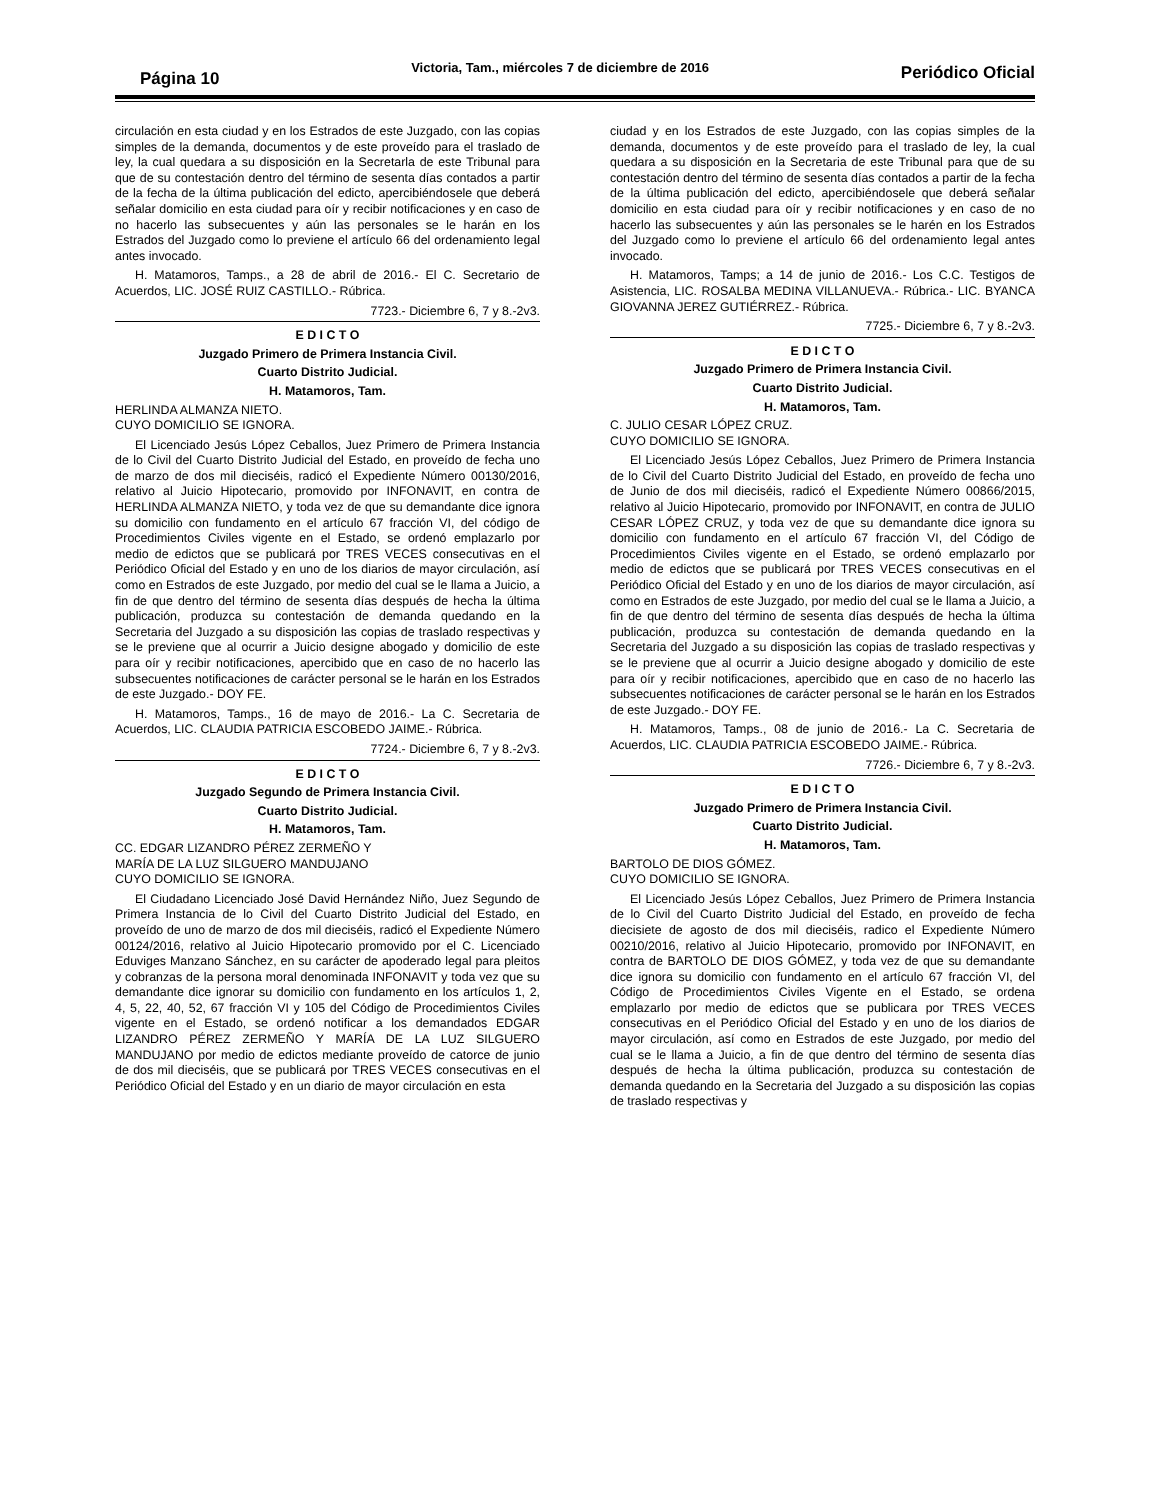Página 10 Victoria, Tam., miércoles 7 de diciembre de 2016 Periódico Oficial
circulación en esta ciudad y en los Estrados de este Juzgado, con las copias simples de la demanda, documentos y de este proveído para el traslado de ley, la cual quedara a su disposición en la Secretarla de este Tribunal para que de su contestación dentro del término de sesenta días contados a partir de la fecha de la última publicación del edicto, apercibiéndosele que deberá señalar domicilio en esta ciudad para oír y recibir notificaciones y en caso de no hacerlo las subsecuentes y aún las personales se le harán en los Estrados del Juzgado como lo previene el artículo 66 del ordenamiento legal antes invocado.
H. Matamoros, Tamps., a 28 de abril de 2016.- El C. Secretario de Acuerdos, LIC. JOSÉ RUIZ CASTILLO.- Rúbrica.
7723.- Diciembre 6, 7 y 8.-2v3.
E D I C T O
Juzgado Primero de Primera Instancia Civil.
Cuarto Distrito Judicial.
H. Matamoros, Tam.
HERLINDA ALMANZA NIETO.
CUYO DOMICILIO SE IGNORA.
El Licenciado Jesús López Ceballos, Juez Primero de Primera Instancia de lo Civil del Cuarto Distrito Judicial del Estado, en proveído de fecha uno de marzo de dos mil dieciséis, radicó el Expediente Número 00130/2016, relativo al Juicio Hipotecario, promovido por INFONAVIT, en contra de HERLINDA ALMANZA NIETO, y toda vez de que su demandante dice ignora su domicilio con fundamento en el artículo 67 fracción VI, del código de Procedimientos Civiles vigente en el Estado, se ordenó emplazarlo por medio de edictos que se publicará por TRES VECES consecutivas en el Periódico Oficial del Estado y en uno de los diarios de mayor circulación, así como en Estrados de este Juzgado, por medio del cual se le llama a Juicio, a fin de que dentro del término de sesenta días después de hecha la última publicación, produzca su contestación de demanda quedando en la Secretaria del Juzgado a su disposición las copias de traslado respectivas y se le previene que al ocurrir a Juicio designe abogado y domicilio de este para oír y recibir notificaciones, apercibido que en caso de no hacerlo las subsecuentes notificaciones de carácter personal se le harán en los Estrados de este Juzgado.- DOY FE.
H. Matamoros, Tamps., 16 de mayo de 2016.- La C. Secretaria de Acuerdos, LIC. CLAUDIA PATRICIA ESCOBEDO JAIME.- Rúbrica.
7724.- Diciembre 6, 7 y 8.-2v3.
E D I C T O
Juzgado Segundo de Primera Instancia Civil.
Cuarto Distrito Judicial.
H. Matamoros, Tam.
CC. EDGAR LIZANDRO PÉREZ ZERMEÑO Y
MARÍA DE LA LUZ SILGUERO MANDUJANO
CUYO DOMICILIO SE IGNORA.
El Ciudadano Licenciado José David Hernández Niño, Juez Segundo de Primera Instancia de lo Civil del Cuarto Distrito Judicial del Estado, en proveído de uno de marzo de dos mil dieciséis, radicó el Expediente Número 00124/2016, relativo al Juicio Hipotecario promovido por el C. Licenciado Eduviges Manzano Sánchez, en su carácter de apoderado legal para pleitos y cobranzas de la persona moral denominada INFONAVIT y toda vez que su demandante dice ignorar su domicilio con fundamento en los artículos 1, 2, 4, 5, 22, 40, 52, 67 fracción VI y 105 del Código de Procedimientos Civiles vigente en el Estado, se ordenó notificar a los demandados EDGAR LIZANDRO PÉREZ ZERMEÑO Y MARÍA DE LA LUZ SILGUERO MANDUJANO por medio de edictos mediante proveído de catorce de junio de dos mil dieciséis, que se publicará por TRES VECES consecutivas en el Periódico Oficial del Estado y en un diario de mayor circulación en esta
ciudad y en los Estrados de este Juzgado, con las copias simples de la demanda, documentos y de este proveído para el traslado de ley, la cual quedara a su disposición en la Secretaria de este Tribunal para que de su contestación dentro del término de sesenta días contados a partir de la fecha de la última publicación del edicto, apercibiéndosele que deberá señalar domicilio en esta ciudad para oír y recibir notificaciones y en caso de no hacerlo las subsecuentes y aún las personales se le harén en los Estrados del Juzgado como lo previene el artículo 66 del ordenamiento legal antes invocado.
H. Matamoros, Tamps; a 14 de junio de 2016.- Los C.C. Testigos de Asistencia, LIC. ROSALBA MEDINA VILLANUEVA.- Rúbrica.- LIC. BYANCA GIOVANNA JEREZ GUTIÉRREZ.- Rúbrica.
7725.- Diciembre 6, 7 y 8.-2v3.
E D I C T O
Juzgado Primero de Primera Instancia Civil.
Cuarto Distrito Judicial.
H. Matamoros, Tam.
C. JULIO CESAR LÓPEZ CRUZ.
CUYO DOMICILIO SE IGNORA.
El Licenciado Jesús López Ceballos, Juez Primero de Primera Instancia de lo Civil del Cuarto Distrito Judicial del Estado, en proveído de fecha uno de Junio de dos mil dieciséis, radicó el Expediente Número 00866/2015, relativo al Juicio Hipotecario, promovido por INFONAVIT, en contra de JULIO CESAR LÓPEZ CRUZ, y toda vez de que su demandante dice ignora su domicilio con fundamento en el artículo 67 fracción VI, del Código de Procedimientos Civiles vigente en el Estado, se ordenó emplazarlo por medio de edictos que se publicará por TRES VECES consecutivas en el Periódico Oficial del Estado y en uno de los diarios de mayor circulación, así como en Estrados de este Juzgado, por medio del cual se le llama a Juicio, a fin de que dentro del término de sesenta días después de hecha la última publicación, produzca su contestación de demanda quedando en la Secretaria del Juzgado a su disposición las copias de traslado respectivas y se le previene que al ocurrir a Juicio designe abogado y domicilio de este para oír y recibir notificaciones, apercibido que en caso de no hacerlo las subsecuentes notificaciones de carácter personal se le harán en los Estrados de este Juzgado.- DOY FE.
H. Matamoros, Tamps., 08 de junio de 2016.- La C. Secretaria de Acuerdos, LIC. CLAUDIA PATRICIA ESCOBEDO JAIME.- Rúbrica.
7726.- Diciembre 6, 7 y 8.-2v3.
E D I C T O
Juzgado Primero de Primera Instancia Civil.
Cuarto Distrito Judicial.
H. Matamoros, Tam.
BARTOLO DE DIOS GÓMEZ.
CUYO DOMICILIO SE IGNORA.
El Licenciado Jesús López Ceballos, Juez Primero de Primera Instancia de lo Civil del Cuarto Distrito Judicial del Estado, en proveído de fecha diecisiete de agosto de dos mil dieciséis, radico el Expediente Número 00210/2016, relativo al Juicio Hipotecario, promovido por INFONAVIT, en contra de BARTOLO DE DIOS GÓMEZ, y toda vez de que su demandante dice ignora su domicilio con fundamento en el artículo 67 fracción VI, del Código de Procedimientos Civiles Vigente en el Estado, se ordena emplazarlo por medio de edictos que se publicara por TRES VECES consecutivas en el Periódico Oficial del Estado y en uno de los diarios de mayor circulación, así como en Estrados de este Juzgado, por medio del cual se le llama a Juicio, a fin de que dentro del término de sesenta días después de hecha la última publicación, produzca su contestación de demanda quedando en la Secretaria del Juzgado a su disposición las copias de traslado respectivas y